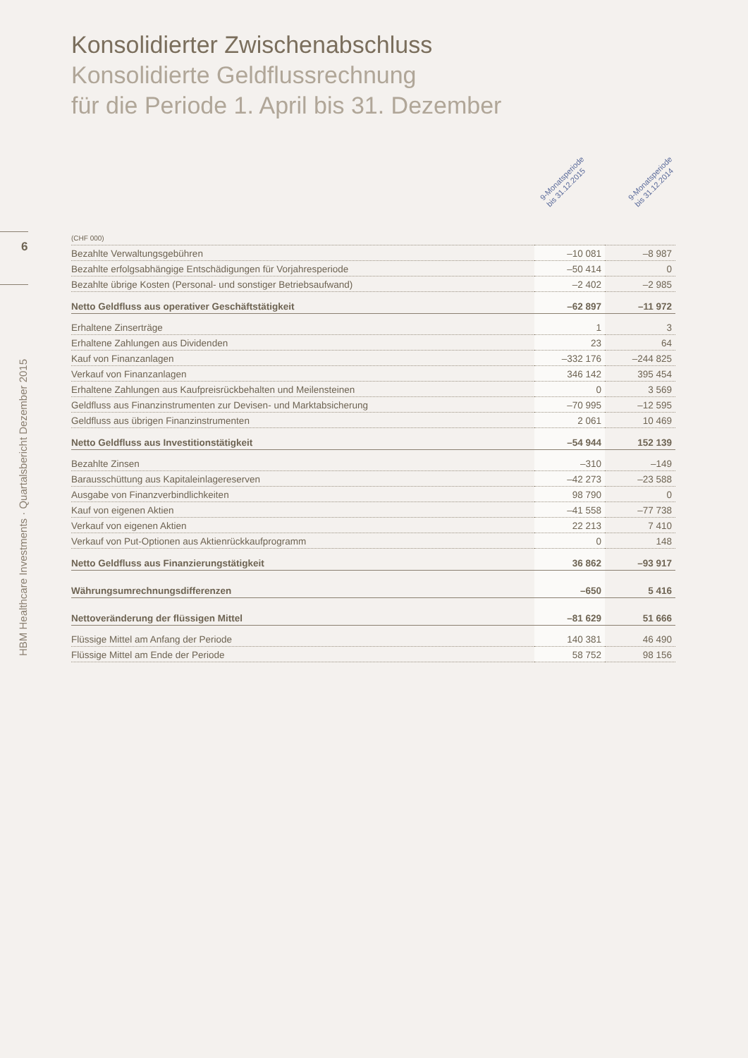6
HBM Healthcare Investments · Quartalsbericht Dezember 2015
Konsolidierter Zwischenabschluss
Konsolidierte Geldflussrechnung
für die Periode 1. April bis 31. Dezember
9-Monatsperiode
bis 31.12.2015
9-Monatsperiode
bis 31.12.2014
| (CHF 000) | | |
| Bezahlte Verwaltungsgebühren | –10 081 | –8 987 |
| Bezahlte erfolgsabhängige Entschädigungen für Vorjahresperiode | –50 414 | 0 |
| Bezahlte übrige Kosten (Personal- und sonstiger Betriebsaufwand) | –2 402 | –2 985 |
| Netto Geldfluss aus operativer Geschäftstätigkeit | –62 897 | –11 972 |
| Erhaltene Zinserträge | 1 | 3 |
| Erhaltene Zahlungen aus Dividenden | 23 | 64 |
| Kauf von Finanzanlagen | –332 176 | –244 825 |
| Verkauf von Finanzanlagen | 346 142 | 395 454 |
| Erhaltene Zahlungen aus Kaufpreisrückbehalten und Meilensteinen | 0 | 3 569 |
| Geldfluss aus Finanzinstrumenten zur Devisen- und Marktabsicherung | –70 995 | –12 595 |
| Geldfluss aus übrigen Finanzinstrumenten | 2 061 | 10 469 |
| Netto Geldfluss aus Investitionstätigkeit | –54 944 | 152 139 |
| Bezahlte Zinsen | –310 | –149 |
| Barausschüttung aus Kapitaleinlagereserven | –42 273 | –23 588 |
| Ausgabe von Finanzverbindlichkeiten | 98 790 | 0 |
| Kauf von eigenen Aktien | –41 558 | –77 738 |
| Verkauf von eigenen Aktien | 22 213 | 7 410 |
| Verkauf von Put-Optionen aus Aktienrückkaufprogramm | 0 | 148 |
| Netto Geldfluss aus Finanzierungstätigkeit | 36 862 | –93 917 |
| Währungsumrechnungsdifferenzen | –650 | 5 416 |
| Nettoveränderung der flüssigen Mittel | –81 629 | 51 666 |
| Flüssige Mittel am Anfang der Periode | 140 381 | 46 490 |
| Flüssige Mittel am Ende der Periode | 58 752 | 98 156 |